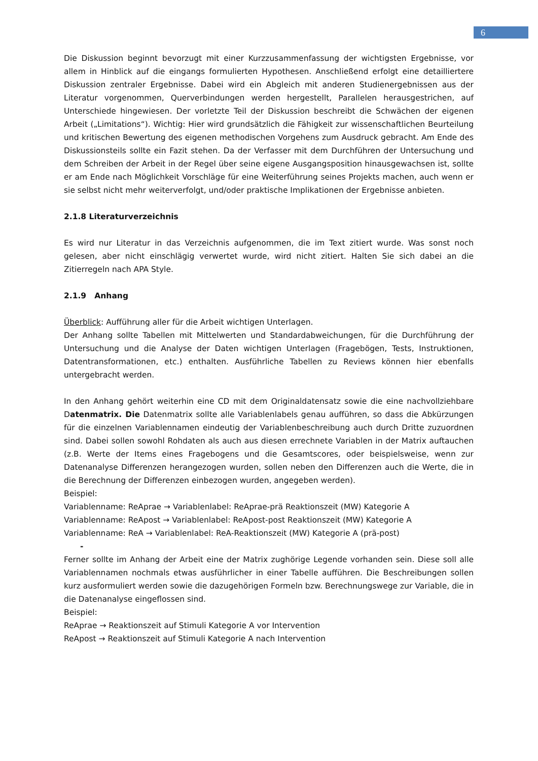6
Die Diskussion beginnt bevorzugt mit einer Kurzzusammenfassung der wichtigsten Ergebnisse, vor allem in Hinblick auf die eingangs formulierten Hypothesen. Anschließend erfolgt eine detailliertere Diskussion zentraler Ergebnisse. Dabei wird ein Abgleich mit anderen Studienergebnissen aus der Literatur vorgenommen, Querverbindungen werden hergestellt, Parallelen herausgestrichen, auf Unterschiede hingewiesen. Der vorletzte Teil der Diskussion beschreibt die Schwächen der eigenen Arbeit („Limitations“). Wichtig: Hier wird grundsätzlich die Fähigkeit zur wissenschaftlichen Beurteilung und kritischen Bewertung des eigenen methodischen Vorgehens zum Ausdruck gebracht. Am Ende des Diskussionsteils sollte ein Fazit stehen. Da der Verfasser mit dem Durchführen der Untersuchung und dem Schreiben der Arbeit in der Regel über seine eigene Ausgangsposition hinausgewachsen ist, sollte er am Ende nach Möglichkeit Vorschläge für eine Weiterführung seines Projekts machen, auch wenn er sie selbst nicht mehr weiterverfolgt, und/oder praktische Implikationen der Ergebnisse anbieten.
2.1.8 Literaturverzeichnis
Es wird nur Literatur in das Verzeichnis aufgenommen, die im Text zitiert wurde. Was sonst noch gelesen, aber nicht einschlägig verwertet wurde, wird nicht zitiert. Halten Sie sich dabei an die Zitierregeln nach APA Style.
2.1.9 Anhang
Überblick: Aufführung aller für die Arbeit wichtigen Unterlagen.
Der Anhang sollte Tabellen mit Mittelwerten und Standardabweichungen, für die Durchführung der Untersuchung und die Analyse der Daten wichtigen Unterlagen (Fragebögen, Tests, Instruktionen, Datentransformationen, etc.) enthalten. Ausführliche Tabellen zu Reviews können hier ebenfalls untergebracht werden.
In den Anhang gehört weiterhin eine CD mit dem Originaldatensatz sowie die eine nachvollziehbare Datenmatrix. Die Datenmatrix sollte alle Variablenlabels genau aufführen, so dass die Abkürzungen für die einzelnen Variablennamen eindeutig der Variablenbeschreibung auch durch Dritte zuzuordnen sind. Dabei sollen sowohl Rohdaten als auch aus diesen errechnete Variablen in der Matrix auftauchen (z.B. Werte der Items eines Fragebogens und die Gesamtscores, oder beispielsweise, wenn zur Datenanalyse Differenzen herangezogen wurden, sollen neben den Differenzen auch die Werte, die in die Berechnung der Differenzen einbezogen wurden, angegeben werden).
Beispiel:
Variablenname: ReAprae → Variablenlabel: ReAprae-prä Reaktionszeit (MW) Kategorie A
Variablenname: ReApost → Variablenlabel: ReApost-post Reaktionszeit (MW) Kategorie A
Variablenname: ReA → Variablenlabel: ReA-Reaktionszeit (MW) Kategorie A (prä-post)
-
Ferner sollte im Anhang der Arbeit eine der Matrix zughörige Legende vorhanden sein. Diese soll alle Variablennamen nochmals etwas ausführlicher in einer Tabelle aufführen. Die Beschreibungen sollen kurz ausformuliert werden sowie die dazugehörigen Formeln bzw. Berechnungswege zur Variable, die in die Datenanalyse eingeflossen sind.
Beispiel:
ReAprae → Reaktionszeit auf Stimuli Kategorie A vor Intervention
ReApost → Reaktionszeit auf Stimuli Kategorie A nach Intervention